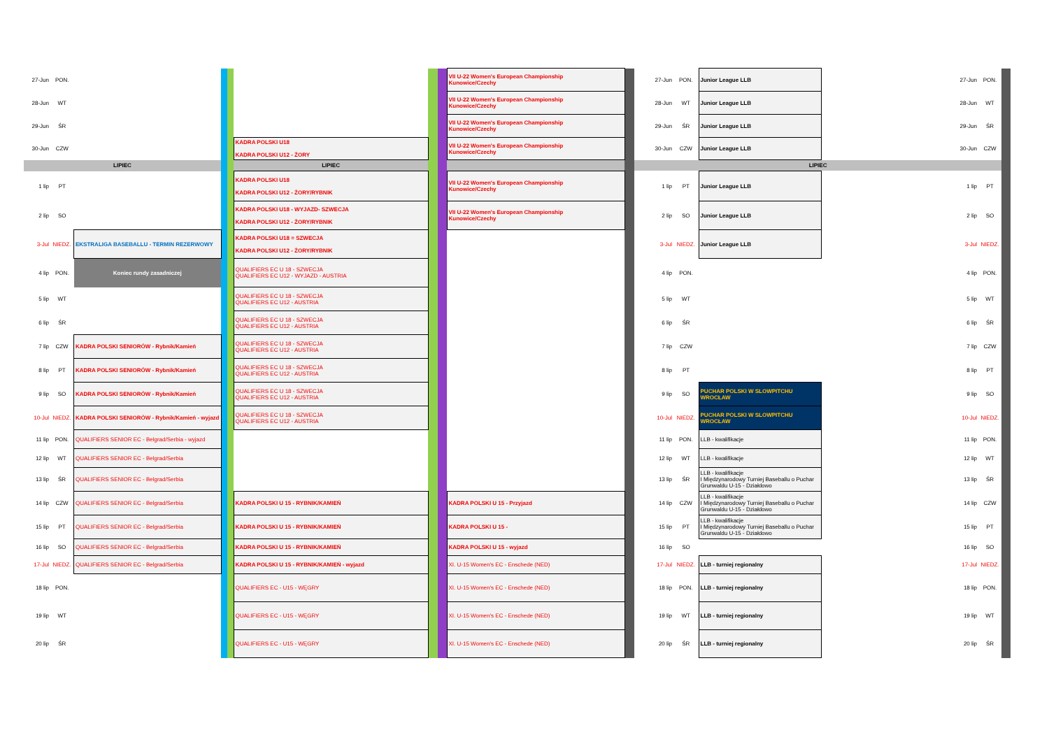| 27-Jun | PON. | | | | | | | VII U-22 Women's European Championship Kunowice/Czechy | | | 27-Jun | PON. | Junior League LLB | | 27-Jun | PON. | |
| 28-Jun | WT | | | | | | | VII U-22 Women's European Championship Kunowice/Czechy | | | 28-Jun | WT | Junior League LLB | | 28-Jun | WT | |
| 29-Jun | ŚR | | | | | | | VII U-22 Women's European Championship Kunowice/Czechy | | | 29-Jun | ŚR | Junior League LLB | | 29-Jun | ŚR | |
| 30-Jun | CZW | | | | KADRA POLSKI U18 KADRA POLSKI U12 - ŻORY | | | VII U-22 Women's European Championship Kunowice/Czechy | | | 30-Jun | CZW | Junior League LLB | | 30-Jun | CZW | |
| LIPIEC | | | | | LIPIEC | | | | | LIPIEC | | | | | | | |
| 1 lip | PT | | | | KADRA POLSKI U18 KADRA POLSKI U12 - ŻORY/RYBNIK | | | VII U-22 Women's European Championship Kunowice/Czechy | | | 1 lip | PT | Junior League LLB | | 1 lip | PT | |
| 2 lip | SO | | | | KADRA POLSKI U18 - WYJAZD- SZWECJA KADRA POLSKI U12 - ŻORY/RYBNIK | | | VII U-22 Women's European Championship Kunowice/Czechy | | | 2 lip | SO | Junior League LLB | | 2 lip | SO | |
| 3-Jul | NIEDZ. | EKSTRALIGA BASEBALLU - TERMIN REZERWOWY | | | KADRA POLSKI U18 = SZWECJA KADRA POLSKI U12 - ŻORY/RYBNIK | | | | | | 3-Jul | NIEDZ. | Junior League LLB | | 3-Jul | NIEDZ. | |
| 4 lip | PON. | Koniec rundy zasadniczej | | | QUALIFIERS EC U 18 - SZWECJA QUALIFIERS EC U12 - WYJAZD - AUSTRIA | | | | | | 4 lip | PON. | | | 4 lip | PON. | |
| 5 lip | WT | | | | QUALIFIERS EC U 18 - SZWECJA QUALIFIERS EC U12 - AUSTRIA | | | | | | 5 lip | WT | | | 5 lip | WT | |
| 6 lip | ŚR | | | | QUALIFIERS EC U 18 - SZWECJA QUALIFIERS EC U12 - AUSTRIA | | | | | | 6 lip | ŚR | | | 6 lip | ŚR | |
| 7 lip | CZW | KADRA POLSKI SENIORÓW - Rybnik/Kamień | | | QUALIFIERS EC U 18 - SZWECJA QUALIFIERS EC U12 - AUSTRIA | | | | | | 7 lip | CZW | | | 7 lip | CZW | |
| 8 lip | PT | KADRA POLSKI SENIORÓW - Rybnik/Kamień | | | QUALIFIERS EC U 18 - SZWECJA QUALIFIERS EC U12 - AUSTRIA | | | | | | 8 lip | PT | | | 8 lip | PT | |
| 9 lip | SO | KADRA POLSKI SENIORÓW - Rybnik/Kamień | | | QUALIFIERS EC U 18 - SZWECJA QUALIFIERS EC U12 - AUSTRIA | | | | | | 9 lip | SO | PUCHAR POLSKI W SLOWPITCHU WROCŁAW | | 9 lip | SO | |
| 10-Jul | NIEDZ. | KADRA POLSKI SENIORÓW - Rybnik/Kamień - wyjazd | | | QUALIFIERS EC U 18 - SZWECJA QUALIFIERS EC U12 - AUSTRIA | | | | | | 10-Jul | NIEDZ. | PUCHAR POLSKI W SLOWPITCHU WROCŁAW | | 10-Jul | NIEDZ. | |
| 11 lip | PON. | QUALIFIERS SENIOR EC - Belgrad/Serbia - wyjazd | | | | | | | | | 11 lip | PON. | LLB - kwalifikacje | | 11 lip | PON. | |
| 12 lip | WT | QUALIFIERS SENIOR EC - Belgrad/Serbia | | | | | | | | | 12 lip | WT | LLB - kwalifikacje | | 12 lip | WT | |
| 13 lip | ŚR | QUALIFIERS SENIOR EC - Belgrad/Serbia | | | | | | | | | 13 lip | ŚR | LLB - kwalifikacje I Międzynarodowy Turniej Baseballu o Puchar Grunwaldu U-15 - Działdowo | | 13 lip | ŚR | |
| 14 lip | CZW | QUALIFIERS SENIOR EC - Belgrad/Serbia | | | KADRA POLSKI U 15 - RYBNIK/KAMIEŃ | | | KADRA POLSKI U 15 - Przyjazd | | | 14 lip | CZW | LLB - kwalifikacje I Międzynarodowy Turniej Baseballu o Puchar Grunwaldu U-15 - Działdowo | | 14 lip | CZW | |
| 15 lip | PT | QUALIFIERS SENIOR EC - Belgrad/Serbia | | | KADRA POLSKI U 15 - RYBNIK/KAMIEŃ | | | KADRA POLSKI U 15 - | | | 15 lip | PT | LLB - kwalifikacje I Międzynarodowy Turniej Baseballu o Puchar Grunwaldu U-15 - Działdowo | | 15 lip | PT | |
| 16 lip | SO | QUALIFIERS SENIOR EC - Belgrad/Serbia | | | KADRA POLSKI U 15 - RYBNIK/KAMIEŃ | | | KADRA POLSKI U 15 - wyjazd | | | 16 lip | SO | | | 16 lip | SO | |
| 17-Jul | NIEDZ. | QUALIFIERS SENIOR EC - Belgrad/Serbia | | | KADRA POLSKI U 15 - RYBNIK/KAMIEŃ - wyjazd | | | XI. U-15 Women's EC - Enschede (NED) | | | 17-Jul | NIEDZ. | LLB - turniej regionalny | | 17-Jul | NIEDZ. | |
| 18 lip | PON. | | | | QUALIFIERS EC - U15 - WĘGRY | | | XI. U-15 Women's EC - Enschede (NED) | | | 18 lip | PON. | LLB - turniej regionalny | | 18 lip | PON. | |
| 19 lip | WT | | | | QUALIFIERS EC - U15 - WĘGRY | | | XI. U-15 Women's EC - Enschede (NED) | | | 19 lip | WT | LLB - turniej regionalny | | 19 lip | WT | |
| 20 lip | ŚR | | | | QUALIFIERS EC - U15 - WĘGRY | | | XI. U-15 Women's EC - Enschede (NED) | | | 20 lip | ŚR | LLB - turniej regionalny | | 20 lip | ŚR | |